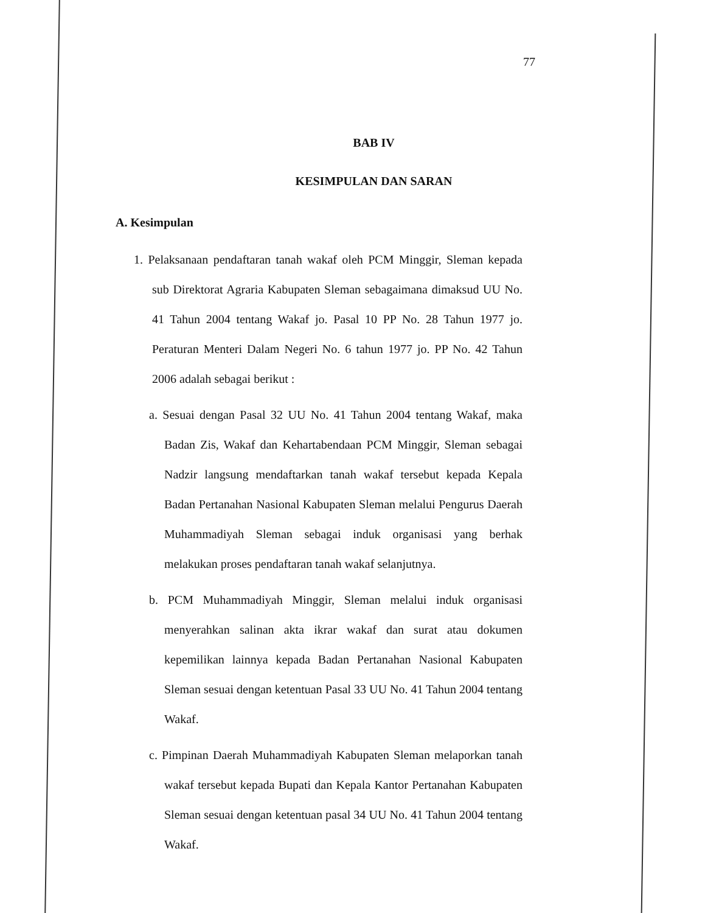77
BAB IV
KESIMPULAN DAN SARAN
A. Kesimpulan
1. Pelaksanaan pendaftaran tanah wakaf oleh PCM Minggir, Sleman kepada sub Direktorat Agraria Kabupaten Sleman sebagaimana dimaksud UU No. 41 Tahun 2004 tentang Wakaf jo. Pasal 10 PP No. 28 Tahun 1977 jo. Peraturan Menteri Dalam Negeri No. 6 tahun 1977 jo. PP No. 42 Tahun 2006 adalah sebagai berikut :
a. Sesuai dengan Pasal 32 UU No. 41 Tahun 2004 tentang Wakaf, maka Badan Zis, Wakaf dan Kehartabendaan PCM Minggir, Sleman sebagai Nadzir langsung mendaftarkan tanah wakaf tersebut kepada Kepala Badan Pertanahan Nasional Kabupaten Sleman melalui Pengurus Daerah Muhammadiyah Sleman sebagai induk organisasi yang berhak melakukan proses pendaftaran tanah wakaf selanjutnya.
b. PCM Muhammadiyah Minggir, Sleman melalui induk organisasi menyerahkan salinan akta ikrar wakaf dan surat atau dokumen kepemilikan lainnya kepada Badan Pertanahan Nasional Kabupaten Sleman sesuai dengan ketentuan Pasal 33 UU No. 41 Tahun 2004 tentang Wakaf.
c. Pimpinan Daerah Muhammadiyah Kabupaten Sleman melaporkan tanah wakaf tersebut kepada Bupati dan Kepala Kantor Pertanahan Kabupaten Sleman sesuai dengan ketentuan pasal 34 UU No. 41 Tahun 2004 tentang Wakaf.